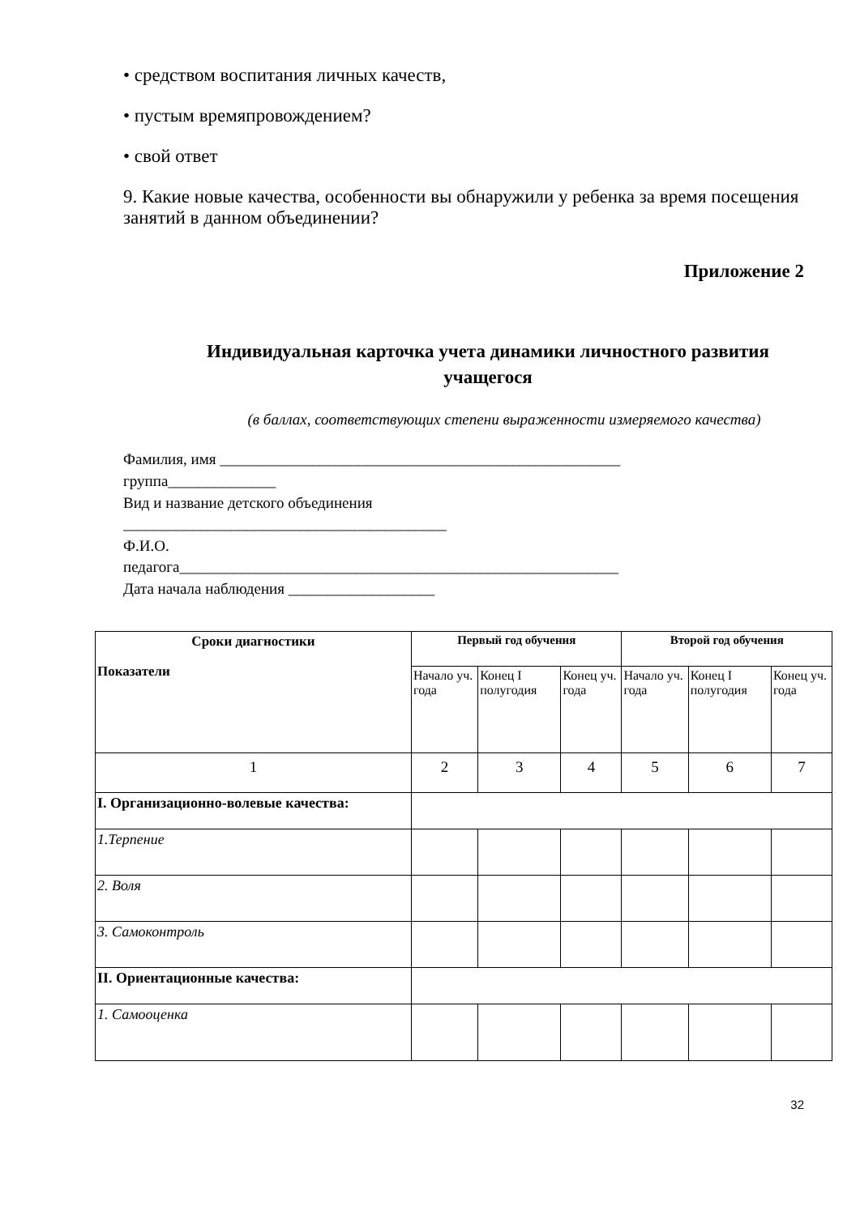• средством воспитания личных качеств,
• пустым времяпровождением?
• свой ответ
9. Какие новые качества, особенности вы обнаружили у ребенка за время посещения занятий в данном объединении?
Приложение 2
Индивидуальная карточка учета динамики личностного развития учащегося
(в баллах, соответствующих степени выраженности измеряемого качества)
Фамилия, имя ____________________________________________________
группа______________
Вид и название детского объединения
__________________________________________
Ф.И.О.
педагога_________________________________________________________
Дата начала наблюдения ___________________
| Сроки диагностики Показатели | Первый год обучения | | | Второй год обучения | | |
| --- | --- | --- | --- | --- | --- | --- |
| | Начало уч. года | Конец I полугодия | Конец уч. года | Начало уч. года | Конец I полугодия | Конец уч. года |
| 1 | 2 | 3 | 4 | 5 | 6 | 7 |
| I. Организационно-волевые качества: | | | | | | |
| 1.Терпение | | | | | | |
| 2. Воля | | | | | | |
| 3. Самоконтроль | | | | | | |
| II. Ориентационные качества: | | | | | | |
| 1. Самооценка | | | | | | |
32